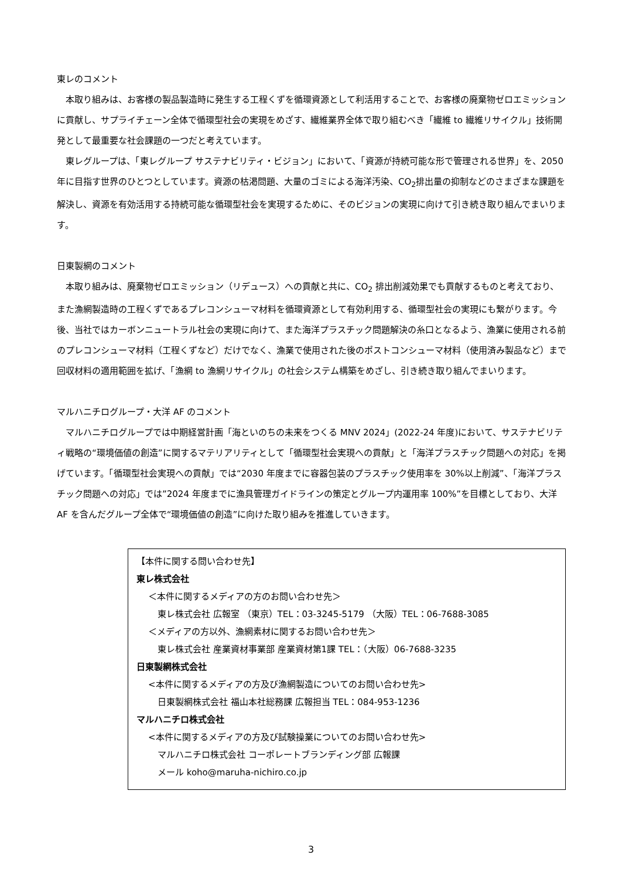東レのコメント
　本取り組みは、お客様の製品製造時に発生する工程くずを循環資源として利活用することで、お客様の廃棄物ゼロエミッションに貢献し、サプライチェーン全体で循環型社会の実現をめざす、繊維業界全体で取り組むべき「繊維 to 繊維リサイクル」技術開発として最重要な社会課題の一つだと考えています。
　東レグループは、「東レグループ サステナビリティ・ビジョン」において、「資源が持続可能な形で管理される世界」を、2050 年に目指す世界のひとつとしています。資源の枯渇問題、大量のゴミによる海洋汚染、CO<sub>2</sub>排出量の抑制などのさまざまな課題を解決し、資源を有効活用する持続可能な循環型社会を実現するために、そのビジョンの実現に向けて引き続き取り組んでまいります。
日東製網のコメント
　本取り組みは、廃棄物ゼロエミッション（リデュース）への貢献と共に、CO<sub>2</sub> 排出削減効果でも貢献するものと考えており、また漁網製造時の工程くずであるプレコンシューマ材料を循環資源として有効利用する、循環型社会の実現にも繋がります。今後、当社ではカーボンニュートラル社会の実現に向けて、また海洋プラスチック問題解決の糸口となるよう、漁業に使用される前のプレコンシューマ材料（工程くずなど）だけでなく、漁業で使用された後のポストコンシューマ材料（使用済み製品など）まで回収材料の適用範囲を拡げ、「漁網 to 漁網リサイクル」の社会システム構築をめざし、引き続き取り組んでまいります。
マルハニチログループ・大洋 AF のコメント
　マルハニチログループでは中期経営計画「海といのちの未来をつくる MNV 2024」(2022-24 年度)において、サステナビリティ戦略の“環境価値の創造”に関するマテリアリティとして「循環型社会実現への貢献」と「海洋プラスチック問題への対応」を掲げています。「循環型社会実現への貢献」では“2030 年度までに容器包装のプラスチック使用率を 30%以上削減”、「海洋プラスチック問題への対応」では”2024 年度までに漁具管理ガイドラインの策定とグループ内運用率 100%”を目標としており、大洋 AF を含んだグループ全体で“環境価値の創造”に向けた取り組みを推進していきます。
【本件に関する問い合わせ先】
東レ株式会社
＜本件に関するメディアの方のお問い合わせ先＞
東レ株式会社 広報室 （東京）TEL：03-3245-5179 （大阪）TEL：06-7688-3085
＜メディアの方以外、漁網素材に関するお問い合わせ先＞
東レ株式会社 産業資材事業部 産業資材第1課 TEL：（大阪）06-7688-3235
日東製網株式会社
<本件に関するメディアの方及び漁網製造についてのお問い合わせ先>
日東製網株式会社 福山本社総務課 広報担当 TEL：084-953-1236
マルハニチロ株式会社
<本件に関するメディアの方及び試験操業についてのお問い合わせ先>
マルハニチロ株式会社 コーポレートブランディング部 広報課
メール koho@maruha-nichiro.co.jp
3